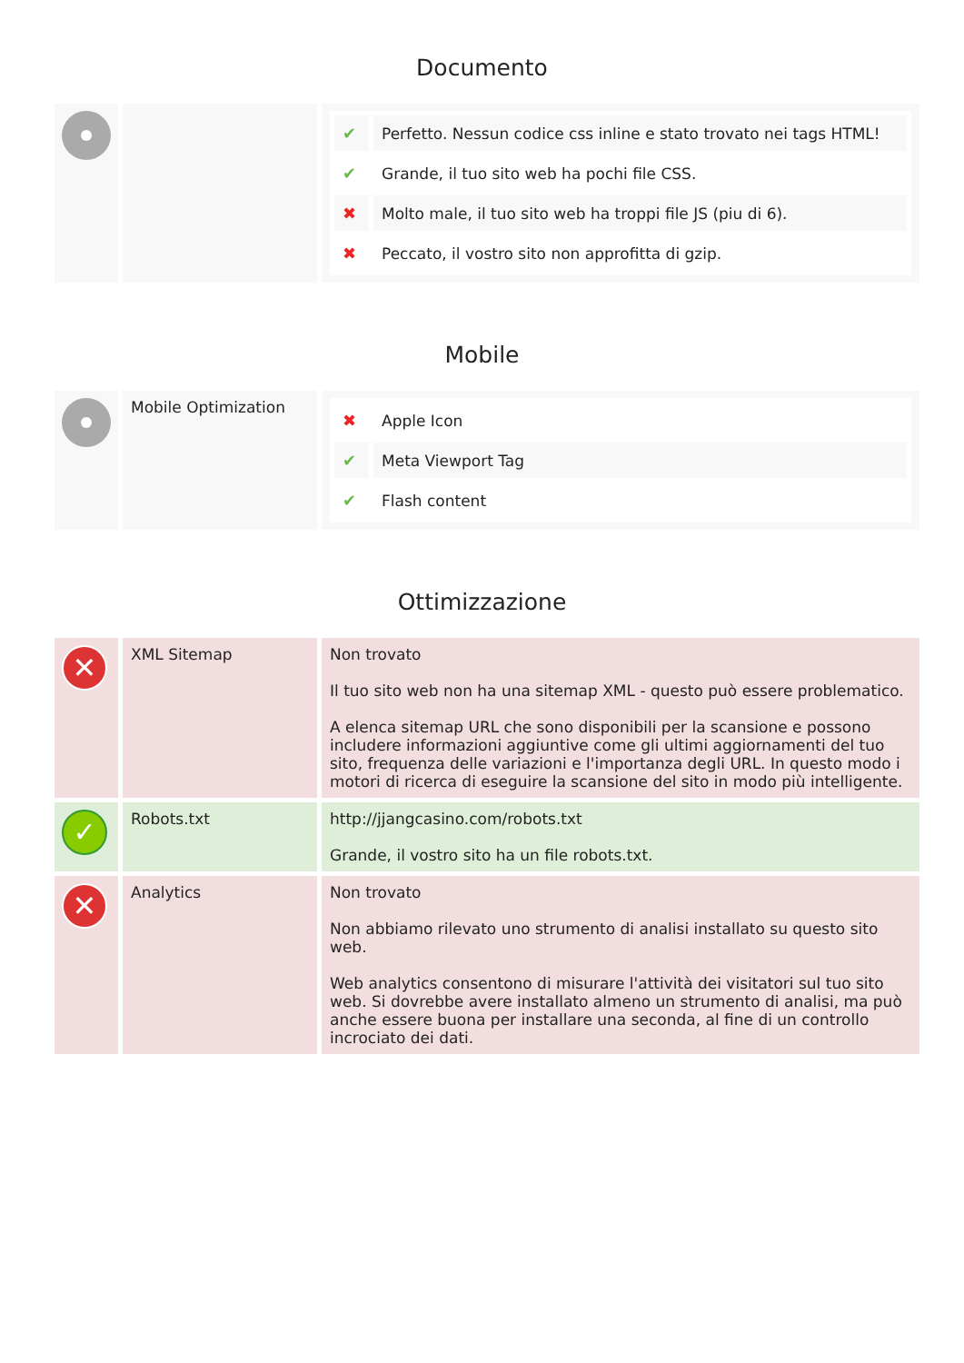Documento
| | | / ✔ / Perfetto. Nessun codice css inline e stato trovato nei tags HTML! / / ✔ / Grande, il tuo sito web ha pochi file CSS. / / ✖ / Molto male, il tuo sito web ha troppi file JS (piu di 6). / / ✖ / Peccato, il vostro sito non approfitta di gzip. / |
Mobile
| | Mobile Optimization | / ✖ / Apple Icon / / ✔ / Meta Viewport Tag / / ✔ / Flash content / |
Ottimizzazione
| ✕ | XML Sitemap | Non trovato Il tuo sito web non ha una sitemap XML - questo può essere problematico. A elenca sitemap URL che sono disponibili per la scansione e possono includere informazioni aggiuntive come gli ultimi aggiornamenti del tuo sito, frequenza delle variazioni e l'importanza degli URL. In questo modo i motori di ricerca di eseguire la scansione del sito in modo più intelligente. |
| ✓ | Robots.txt | http://jjangcasino.com/robots.txt Grande, il vostro sito ha un file robots.txt. |
| ✕ | Analytics | Non trovato Non abbiamo rilevato uno strumento di analisi installato su questo sito web. Web analytics consentono di misurare l'attività dei visitatori sul tuo sito web. Si dovrebbe avere installato almeno un strumento di analisi, ma può anche essere buona per installare una seconda, al fine di un controllo incrociato dei dati. |